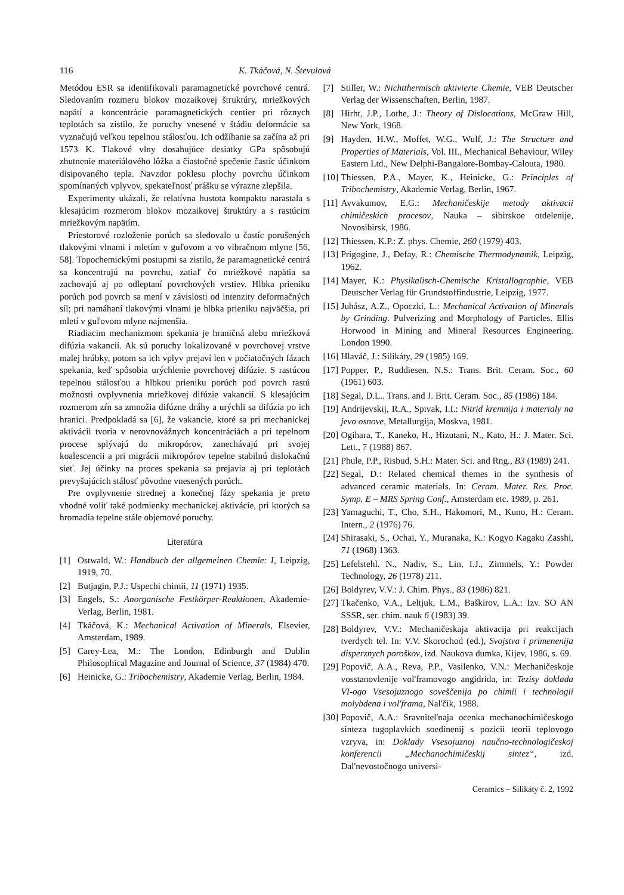116 K. Tkáčová, N. Števulová
Metódou ESR sa identifikovali paramagnetické povrchové centrá. Sledovaním rozmeru blokov mozaikovej štruktúry, mriežkových napätí a koncentrácie paramagnetických centier pri rôznych teplotách sa zistilo, že poruchy vnesené v štádiu deformácie sa vyznačujú veľkou tepelnou stálosťou. Ich odžíhanie sa začína až pri 1573 K. Tlakové vlny dosahujúce desiatky GPa spôsobujú zhutnenie materiálového lôžka a čiastočné spečenie častíc účinkom disipovaného tepla. Navzdor poklesu plochy povrchu účinkom spomínaných vplyvov, spekateľnosť prášku se výrazne zlepšila.
Experimenty ukázali, že relatívna hustota kompaktu narastala s klesajúcim rozmerom blokov mozaikovej štruktúry a s rastúcim mriežkovým napätím.
Priestorové rozloženie porúch sa sledovalo u častíc porušených tlakovými vlnami i mletím v guľovom a vo vibračnom mlyne [56, 58]. Topochemickými postupmi sa zistilo, že paramagnetické centrá sa koncentrujú na povrchu, zatiaľ čo mriežkové napätia sa zachovajú aj po odleptaní povrchových vrstiev. Hlbka prieniku porúch pod povrch sa mení v závislosti od intenzity deformačných síl; pri namáhaní tlakovými vlnami je hlbka prieniku najväčšia, pri mletí v guľovom mlyne najmenšia.
Riadiacim mechanizmom spekania je hraničná alebo mriežková difúzia vakancií. Ak sú poruchy lokalizované v povrchovej vrstve malej hrúbky, potom sa ich vplyv prejaví len v počiatočných fázach spekania, keď spôsobia urýchlenie povrchovej difúzie. S rastúcou tepelnou stálosťou a hlbkou prieniku porúch pod povrch rastú možnosti ovplyvnenia mriežkovej difúzie vakancií. S klesajúcim rozmerom zŕn sa zmnožia difúzne dráhy a urýchli sa difúzia po ich hranici. Predpokladá sa [6], že vakancie, ktoré sa pri mechanickej aktivácii tvoria v nerovnovážnych koncentráciách a pri tepelnom procese splývajú do mikropórov, zanechávajú pri svojej koalescencii a pri migrácii mikropórov tepelne stabilnú dislokačnú sieť. Jej účinky na proces spekania sa prejavia aj pri teplotách prevyšujúcich stálosť pôvodne vnesených porúch.
Pre ovplyvnenie strednej a konečnej fázy spekania je preto vhodné voliť také podmienky mechanickej aktivácie, pri ktorých sa hromadia tepelne stále objemové poruchy.
Literatúra
[1] Ostwald, W.: Handbuch der allgemeinen Chemie: I, Leipzig, 1919, 70.
[2] Butjagin, P.J.: Uspechi chimii, 11 (1971) 1935.
[3] Engels, S.: Anorganische Festkörper-Reaktionen, Akademie-Verlag, Berlin, 1981.
[4] Tkáčová, K.: Mechanical Activation of Minerals, Elsevier, Amsterdam, 1989.
[5] Carey-Lea, M.: The London, Edinburgh and Dublin Philosophical Magazine and Journal of Science, 37 (1984) 470.
[6] Heinicke, G.: Tribochemistry, Akademie Verlag, Berlin, 1984.
[7] Stiller, W.: Nichtthermisch aktivierte Chemie, VEB Deutscher Verlag der Wissenschaften, Berlin, 1987.
[8] Hirht, J.P., Lothe, J.: Theory of Dislocations, McGraw Hill, New York, 1968.
[9] Hayden, H.W., Moffet, W.G., Wulf, J.: The Structure and Properties of Materials, Vol. III., Mechanical Behaviour, Wiley Eastern Ltd., New Delphi-Bangalore-Bombay-Calouta, 1980.
[10] Thiessen, P.A., Mayer, K., Heinicke, G.: Principles of Tribochemistry, Akademie Verlag, Berlin, 1967.
[11] Avvakumov, E.G.: Mechaničeskije metody aktivacii chimičeskich procesov, Nauka – sibirskoe otdelenije, Novosibirsk, 1986.
[12] Thiessen, K.P.: Z. phys. Chemie, 260 (1979) 403.
[13] Prigogine, J., Defay, R.: Chemische Thermodynamik, Leipzig, 1962.
[14] Mayer, K.: Physikalisch-Chemische Kristallographie, VEB Deutscher Verlag für Grundstoffindustrie, Leipzig, 1977.
[15] Juhász, A.Z., Opoczki, L.: Mechanical Activation of Minerals by Grinding. Pulverizing and Morphology of Particles. Ellis Horwood in Mining and Mineral Resources Engineering. London 1990.
[16] Hlaváč, J.: Silikáty, 29 (1985) 169.
[17] Popper, P., Ruddiesen, N.S.: Trans. Brit. Ceram. Soc., 60 (1961) 603.
[18] Segal, D.L.. Trans. and J. Brit. Ceram. Soc., 85 (1986) 184.
[19] Andrijevskij, R.A., Spivak, I.I.: Nitrid kremnija i materialy na jevo osnove, Metallurgija, Moskva, 1981.
[20] Ogihara, T., Kaneko, H., Hizutani, N., Kato, H.: J. Mater. Sci. Lett., 7 (1988) 867.
[21] Phule, P.P., Risbud, S.H.: Mater. Sci. and Rng., B3 (1989) 241.
[22] Segal, D.: Related chemical themes in the synthesis of advanced ceramic materials. In: Ceram. Mater. Res. Proc. Symp. E – MRS Spring Conf., Amsterdam etc. 1989, p. 261.
[23] Yamaguchi, T., Cho, S.H., Hakomori, M., Kuno, H.: Ceram. Intern., 2 (1976) 76.
[24] Shirasaki, S., Ochai, Y., Muranaka, K.: Kogyo Kagaku Zasshi, 71 (1968) 1363.
[25] Lefelstehl. N., Nadiv, S., Lin, I.J., Zimmels, Y.: Powder Technology, 26 (1978) 211.
[26] Boldyrev, V.V.: J. Chim. Phys., 83 (1986) 821.
[27] Tkačenko, V.A., Leltjuk, L.M., Baškirov, L.A.: Izv. SO AN SSSR, ser. chim. nauk 6 (1983) 39.
[28] Boldyrev, V.V.: Mechaničeskaja aktivacija pri reakcijach tverdych tel. In: V.V. Skorochod (ed.), Svojstva i primenenija disperznych poroškov, izd. Naukova dumka, Kijev, 1986, s. 69.
[29] Popovič, A.A., Reva, P.P., Vasilenko, V.N.: Mechaničeskoje vosstanovlenije vol'framovogo angidrida, in: Tezisy doklada VI-ogo Vsesojuznogo soveščenija po chimii i technologii molybdena i vol'frama, Nal'čik, 1988.
[30] Popovič, A.A.: Sravnitel'naja ocenka mechanochimičeskogo sinteza tugoplavkich soedinenij s pozicii teorii teplovogo vzryva, in: Doklady Vsesojuznoj naučno-technologičeskoj konferencii „Mechanochimičeskij sintez“, izd. Dal'nevostočnogo universi-
Ceramics – Silikáty č. 2, 1992